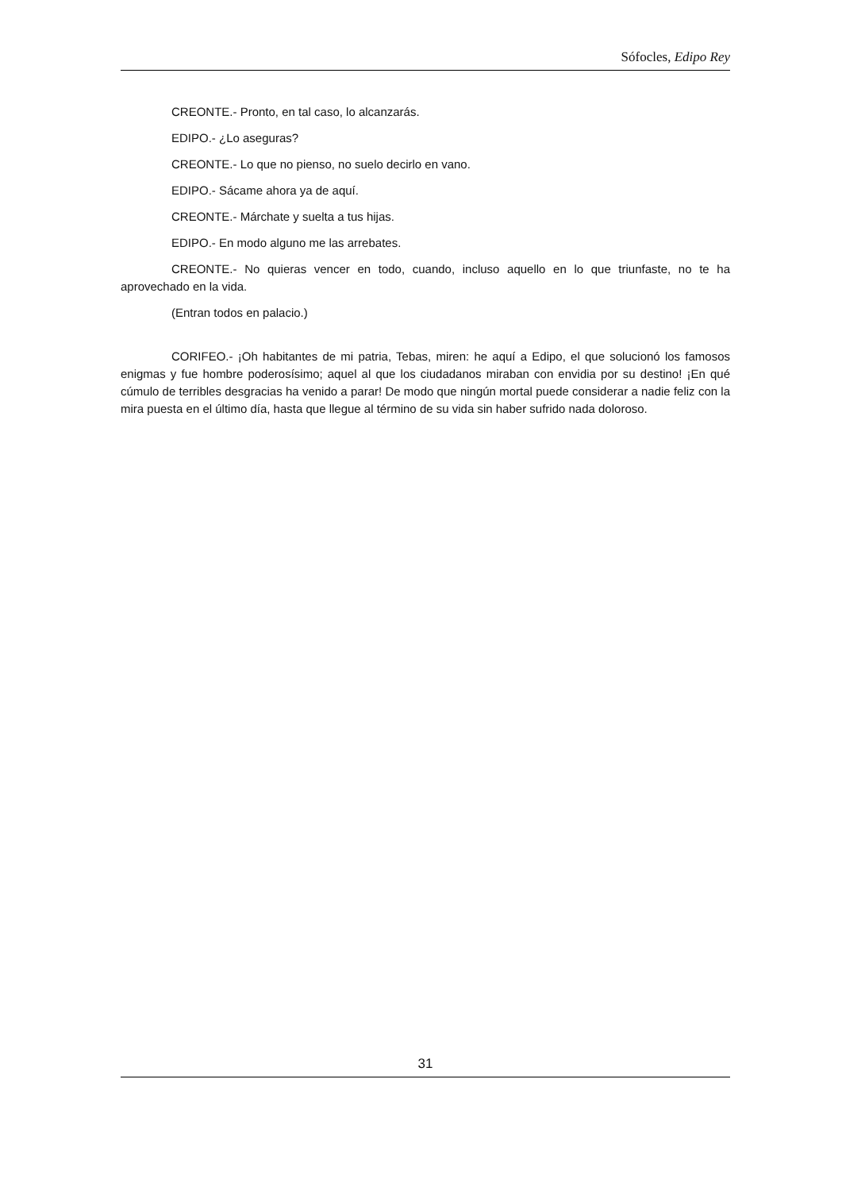Sófocles, Edipo Rey
CREONTE.- Pronto, en tal caso, lo alcanzarás.
EDIPO.- ¿Lo aseguras?
CREONTE.- Lo que no pienso, no suelo decirlo en vano.
EDIPO.- Sácame ahora ya de aquí.
CREONTE.- Márchate y suelta a tus hijas.
EDIPO.- En modo alguno me las arrebates.
CREONTE.- No quieras vencer en todo, cuando, incluso aquello en lo que triunfaste, no te ha aprovechado en la vida.
(Entran todos en palacio.)
CORIFEO.- ¡Oh habitantes de mi patria, Tebas, miren: he aquí a Edipo, el que solucionó los famosos enigmas y fue hombre poderosísimo; aquel al que los ciudadanos miraban con envidia por su destino! ¡En qué cúmulo de terribles desgracias ha venido a parar! De modo que ningún mortal puede considerar a nadie feliz con la mira puesta en el último día, hasta que llegue al término de su vida sin haber sufrido nada doloroso.
31